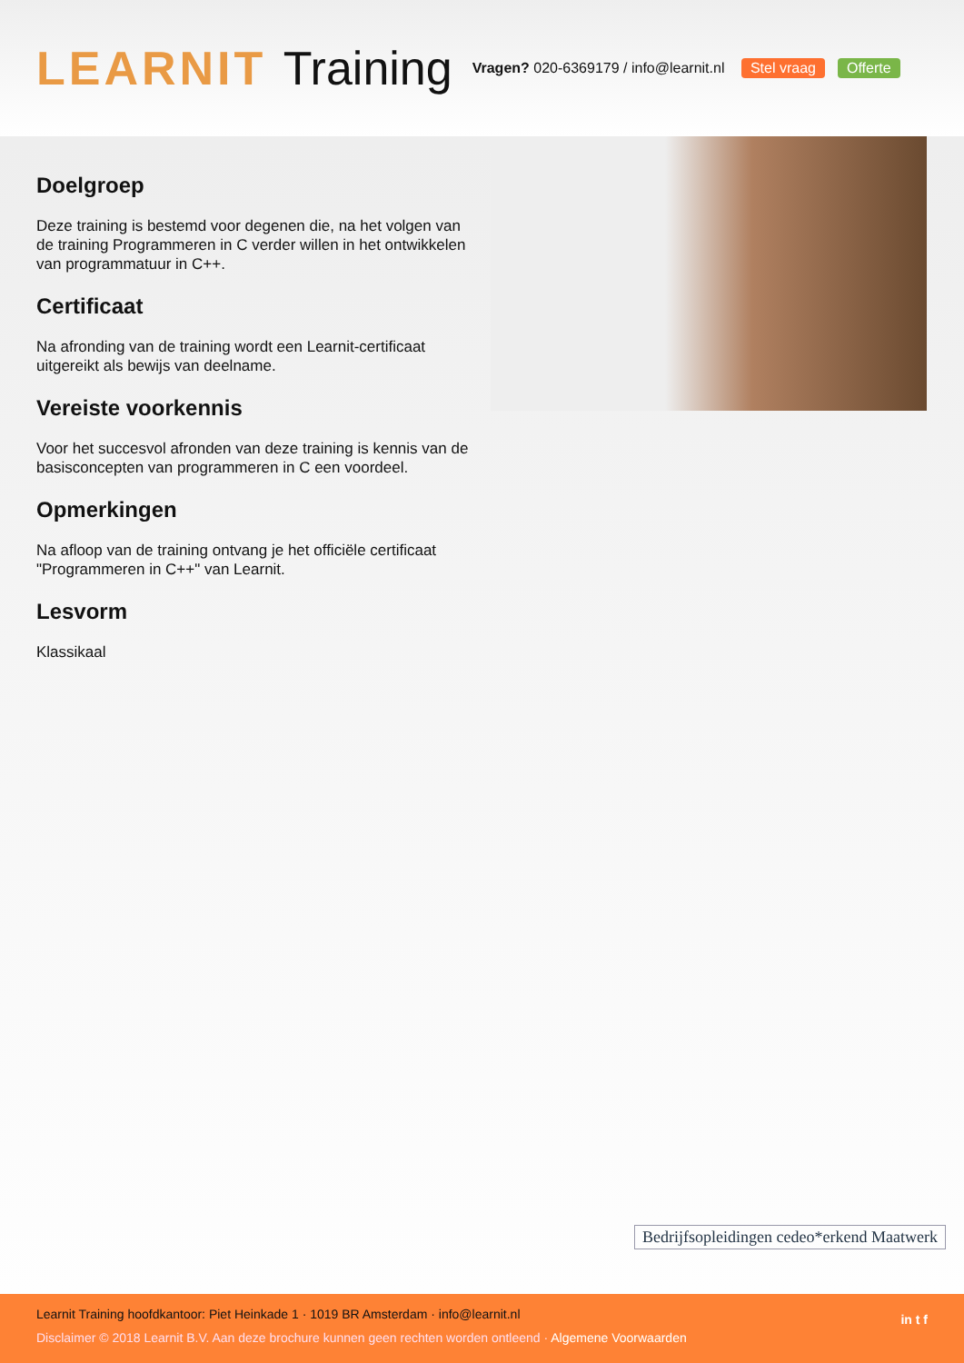LEARNIT Training
Vragen? 020-6369179 / info@learnit.nl Stel vraag Offerte
Doelgroep
Deze training is bestemd voor degenen die, na het volgen van de training Programmeren in C verder willen in het ontwikkelen van programmatuur in C++.
Certificaat
Na afronding van de training wordt een Learnit-certificaat uitgereikt als bewijs van deelname.
Vereiste voorkennis
Voor het succesvol afronden van deze training is kennis van de basisconcepten van programmeren in C een voordeel.
Opmerkingen
Na afloop van de training ontvang je het officiële certificaat "Programmeren in C++" van Learnit.
Lesvorm
Klassikaal
Bedrijfsopleidingen cedeo*erkend Maatwerk
Learnit Training hoofdkantoor: Piet Heinkade 1 · 1019 BR Amsterdam · info@learnit.nl
Disclaimer © 2018 Learnit B.V. Aan deze brochure kunnen geen rechten worden ontleend · Algemene Voorwaarden
in t f